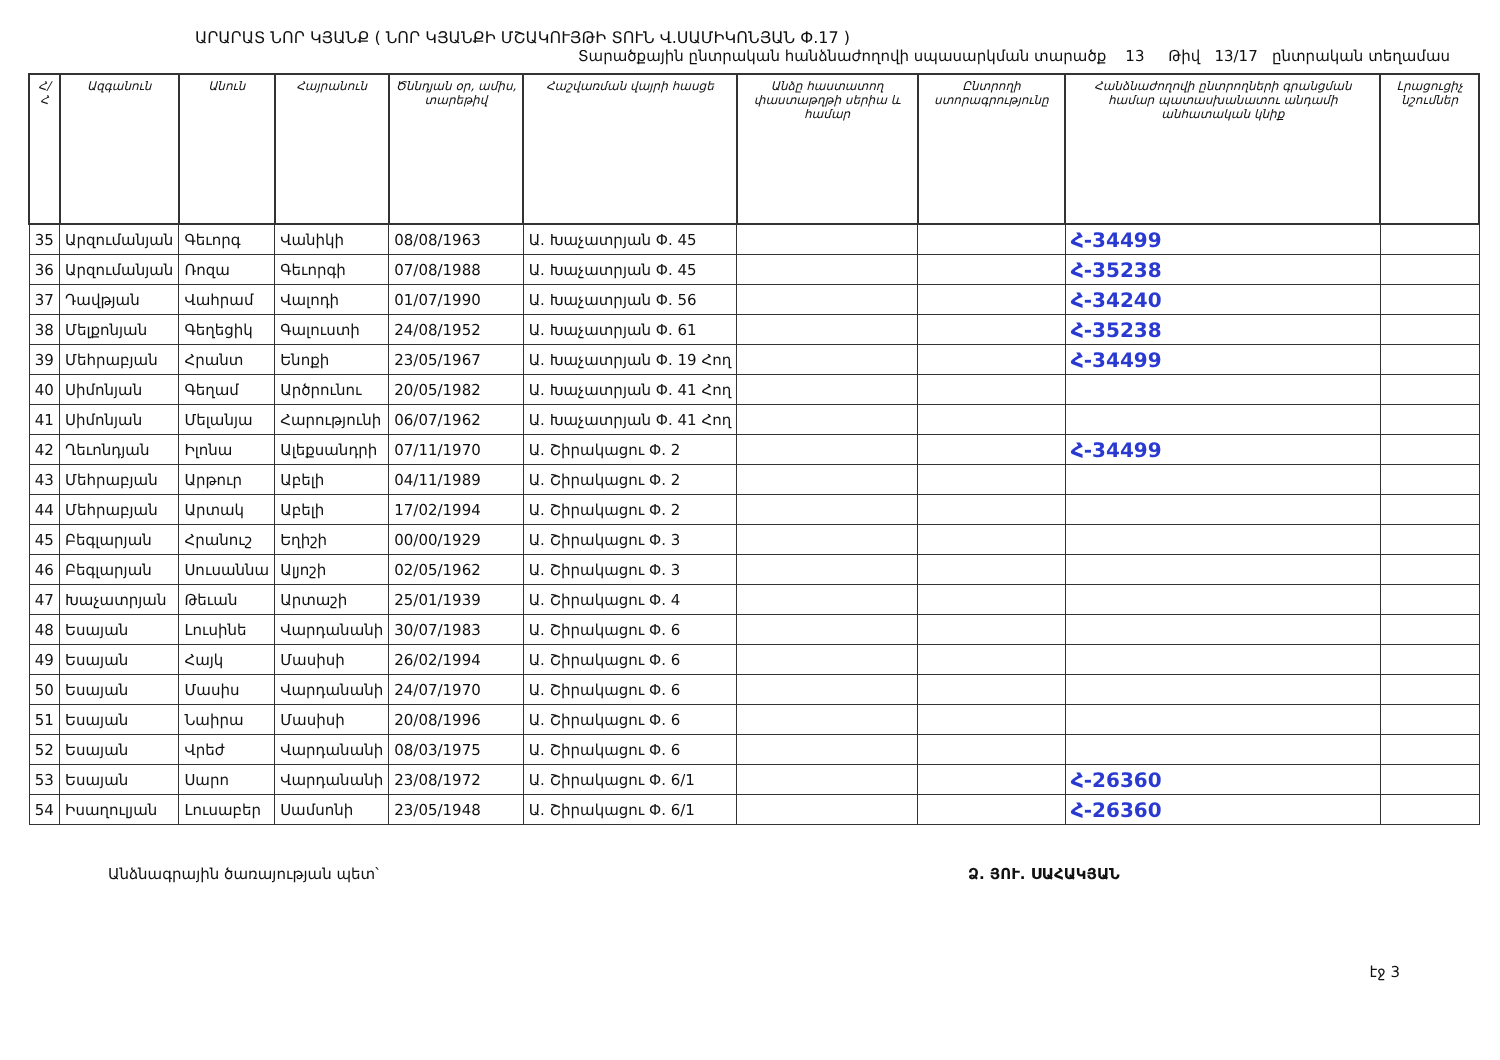ԱՐԱՐԱՏ ՆՈՐ ԿՅԱՆՔ ( ՆՈՐ ԿՅԱՆՔԻ ՄՇԱԿՈՒՅԹԻ ՏՈՒՆ Վ.ՍԱՄԻԿՈՆՅԱՆ Փ.17 )
Տարածքային ընտրական հանձնաժողովի սպասարկման տարածք 13 Թիվ 13/17 ընտրական տեղամաս
| Հ/Հ | Ազգանուն | Անուն | Հայրանուն | Ծննդյան օր, ամիս, տարեթիվ | Հաշվառման վայրի հասցե | Անձը հաստատող փաստաթղթի սերիա և համար | Ընտրողի ստորագրությունը | Հանձնաժողովի ընտրողների գրանցման համար պատասխանատու անդամի անհատական կնիք | Լրացուցիչ նշումներ |
| --- | --- | --- | --- | --- | --- | --- | --- | --- | --- |
| 35 | Արզումանյան | Գեւորգ | Վանիկի | 08/08/1963 | Ա. Խաչատրյան Փ. 45 | | | Հ-34499 | |
| 36 | Արզումանյան | Ռոզա | Գեւորգի | 07/08/1988 | Ա. Խաչատրյան Փ. 45 | | | Հ-35238 | |
| 37 | Դավթյան | Վահրամ | Վալոդի | 01/07/1990 | Ա. Խաչատրյան Փ. 56 | | | Հ-34240 | |
| 38 | Մելքոնյան | Գեղեցիկ | Գալուստի | 24/08/1952 | Ա. Խաչատրյան Փ. 61 | | | Հ-35238 | |
| 39 | Մեհրաբյան | Հրանտ | Ենոքի | 23/05/1967 | Ա. Խաչատրյան Փ. 19 Հող | | | Հ-34499 | |
| 40 | Սիմոնյան | Գեղամ | Արծրունու | 20/05/1982 | Ա. Խաչատրյան Փ. 41 Հող | | | | |
| 41 | Սիմոնյան | Մելանյա | Հարությունի | 06/07/1962 | Ա. Խաչատրյան Փ. 41 Հող | | | | |
| 42 | Ղեւոնդյան | Իլոնա | Ալեքսանդրի | 07/11/1970 | Ա. Շիրակացու Փ. 2 | | | Հ-34499 | |
| 43 | Մեհրաբյան | Արթուր | Աբելի | 04/11/1989 | Ա. Շիրակացու Փ. 2 | | | | |
| 44 | Մեհրաբյան | Արտակ | Աբելի | 17/02/1994 | Ա. Շիրակացու Փ. 2 | | | | |
| 45 | Բեգլարյան | Հրանուշ | Եղիշի | 00/00/1929 | Ա. Շիրակացու Փ. 3 | | | | |
| 46 | Բեգլարյան | Սուսաննա | Ալյոշի | 02/05/1962 | Ա. Շիրակացու Փ. 3 | | | | |
| 47 | Խաչատրյան | Թեւան | Արտաշի | 25/01/1939 | Ա. Շիրակացու Փ. 4 | | | | |
| 48 | Եսայան | Լուսինե | Վարդանանի | 30/07/1983 | Ա. Շիրակացու Փ. 6 | | | | |
| 49 | Եսայան | Հայկ | Մասիսի | 26/02/1994 | Ա. Շիրակացու Փ. 6 | | | | |
| 50 | Եսայան | Մասիս | Վարդանանի | 24/07/1970 | Ա. Շիրակացու Փ. 6 | | | | |
| 51 | Եսայան | Նաիրա | Մասիսի | 20/08/1996 | Ա. Շիրակացու Փ. 6 | | | | |
| 52 | Եսայան | Վրեժ | Վարդանանի | 08/03/1975 | Ա. Շիրակացու Փ. 6 | | | | |
| 53 | Եսայան | Սարո | Վարդանանի | 23/08/1972 | Ա. Շիրակացու Փ. 6/1 | | | Հ-26360 | |
| 54 | Իսաղուլյան | Լուսաբեր | Սամսոնի | 23/05/1948 | Ա. Շիրակացու Փ. 6/1 | | | Հ-26360 | |
Անձնագրային ծառայության պետ՝ Ձ. ՅՈՒ. ՍԱՀԱԿՅԱՆ
էջ 3